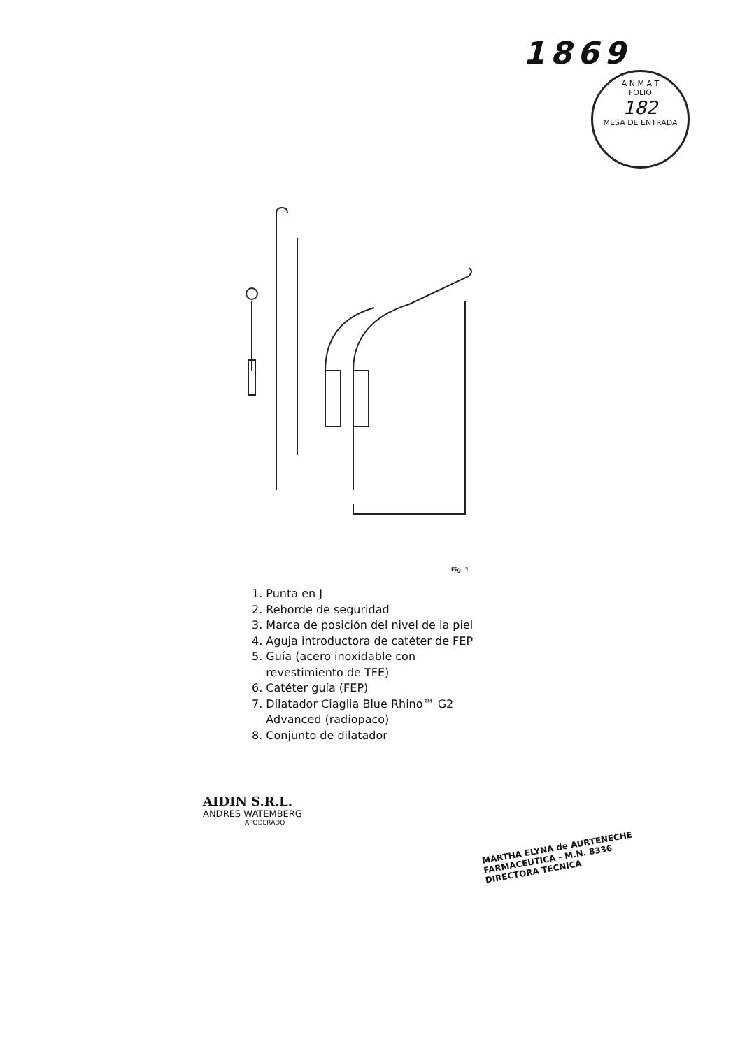1869
A N M A T
FOLIO
182
MESA DE ENTRADA
Fig. 1
1. Punta en J
2. Reborde de seguridad
3. Marca de posición del nivel de la piel
4. Aguja introductora de catéter de FEP
5. Guía (acero inoxidable con
revestimiento de TFE)
6. Catéter guía (FEP)
7. Dilatador Ciaglia Blue Rhino™ G2
Advanced (radiopaco)
8. Conjunto de dilatador
AIDIN S.R.L.
ANDRES WATEMBERG
APODERADO
MARTHA ELYNA de AURTENECHE
FARMACEUTICA - M.N. 8336
DIRECTORA TECNICA